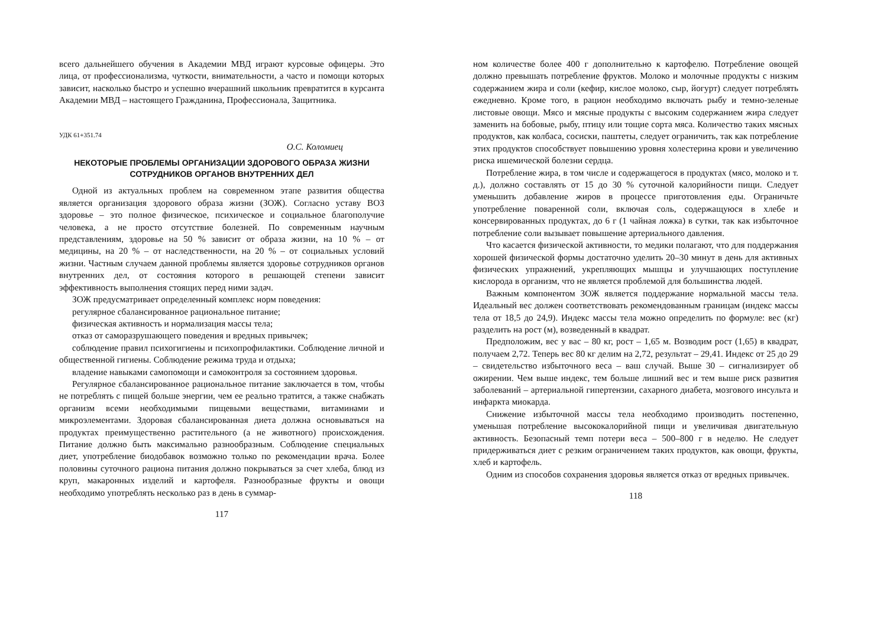всего дальнейшего обучения в Академии МВД играют курсовые офицеры. Это лица, от профессионализма, чуткости, внимательности, а часто и помощи которых зависит, насколько быстро и успешно вчерашний школьник превратится в курсанта Академии МВД – настоящего Гражданина, Профессионала, Защитника.
УДК 61+351.74
О.С. Коломиец
НЕКОТОРЫЕ ПРОБЛЕМЫ ОРГАНИЗАЦИИ ЗДОРОВОГО ОБРАЗА ЖИЗНИ
СОТРУДНИКОВ ОРГАНОВ ВНУТРЕННИХ ДЕЛ
Одной из актуальных проблем на современном этапе развития общества является организация здорового образа жизни (ЗОЖ). Согласно уставу ВОЗ здоровье – это полное физическое, психическое и социальное благополучие человека, а не просто отсутствие болезней. По современным научным представлениям, здоровье на 50 % зависит от образа жизни, на 10 % – от медицины, на 20 % – от наследственности, на 20 % – от социальных условий жизни. Частным случаем данной проблемы является здоровье сотрудников органов внутренних дел, от состояния которого в решающей степени зависит эффективность выполнения стоящих перед ними задач.
ЗОЖ предусматривает определенный комплекс норм поведения:
регулярное сбалансированное рациональное питание;
физическая активность и нормализация массы тела;
отказ от саморазрушающего поведения и вредных привычек;
соблюдение правил психогигиены и психопрофилактики. Соблюдение личной и общественной гигиены. Соблюдение режима труда и отдыха;
владение навыками самопомощи и самоконтроля за состоянием здоровья.
Регулярное сбалансированное рациональное питание заключается в том, чтобы не потреблять с пищей больше энергии, чем ее реально тратится, а также снабжать организм всеми необходимыми пищевыми веществами, витаминами и микроэлементами. Здоровая сбалансированная диета должна основываться на продуктах преимущественно растительного (а не животного) происхождения. Питание должно быть максимально разнообразным. Соблюдение специальных диет, употребление биодобавок возможно только по рекомендации врача. Более половины суточного рациона питания должно покрываться за счет хлеба, блюд из круп, макаронных изделий и картофеля. Разнообразные фрукты и овощи необходимо употреблять несколько раз в день в суммар-
117
ном количестве более 400 г дополнительно к картофелю. Потребление овощей должно превышать потребление фруктов. Молоко и молочные продукты с низким содержанием жира и соли (кефир, кислое молоко, сыр, йогурт) следует потреблять ежедневно. Кроме того, в рацион необходимо включать рыбу и темно-зеленые листовые овощи. Мясо и мясные продукты с высоким содержанием жира следует заменить на бобовые, рыбу, птицу или тощие сорта мяса. Количество таких мясных продуктов, как колбаса, сосиски, паштеты, следует ограничить, так как потребление этих продуктов способствует повышению уровня холестерина крови и увеличению риска ишемической болезни сердца.
Потребление жира, в том числе и содержащегося в продуктах (мясо, молоко и т. д.), должно составлять от 15 до 30 % суточной калорийности пищи. Следует уменьшить добавление жиров в процессе приготовления еды. Ограничьте употребление поваренной соли, включая соль, содержащуюся в хлебе и консервированных продуктах, до 6 г (1 чайная ложка) в сутки, так как избыточное потребление соли вызывает повышение артериального давления.
Что касается физической активности, то медики полагают, что для поддержания хорошей физической формы достаточно уделить 20–30 минут в день для активных физических упражнений, укрепляющих мышцы и улучшающих поступление кислорода в организм, что не является проблемой для большинства людей.
Важным компонентом ЗОЖ является поддержание нормальной массы тела. Идеальный вес должен соответствовать рекомендованным границам (индекс массы тела от 18,5 до 24,9). Индекс массы тела можно определить по формуле: вес (кг) разделить на рост (м), возведенный в квадрат.
Предположим, вес у вас – 80 кг, рост – 1,65 м. Возводим рост (1,65) в квадрат, получаем 2,72. Теперь вес 80 кг делим на 2,72, результат – 29,41. Индекс от 25 до 29 – свидетельство избыточного веса – ваш случай. Выше 30 – сигнализирует об ожирении. Чем выше индекс, тем больше лишний вес и тем выше риск развития заболеваний – артериальной гипертензии, сахарного диабета, мозгового инсульта и инфаркта миокарда.
Снижение избыточной массы тела необходимо производить постепенно, уменьшая потребление высококалорийной пищи и увеличивая двигательную активность. Безопасный темп потери веса – 500–800 г в неделю. Не следует придерживаться диет с резким ограничением таких продуктов, как овощи, фрукты, хлеб и картофель.
Одним из способов сохранения здоровья является отказ от вредных привычек.
118